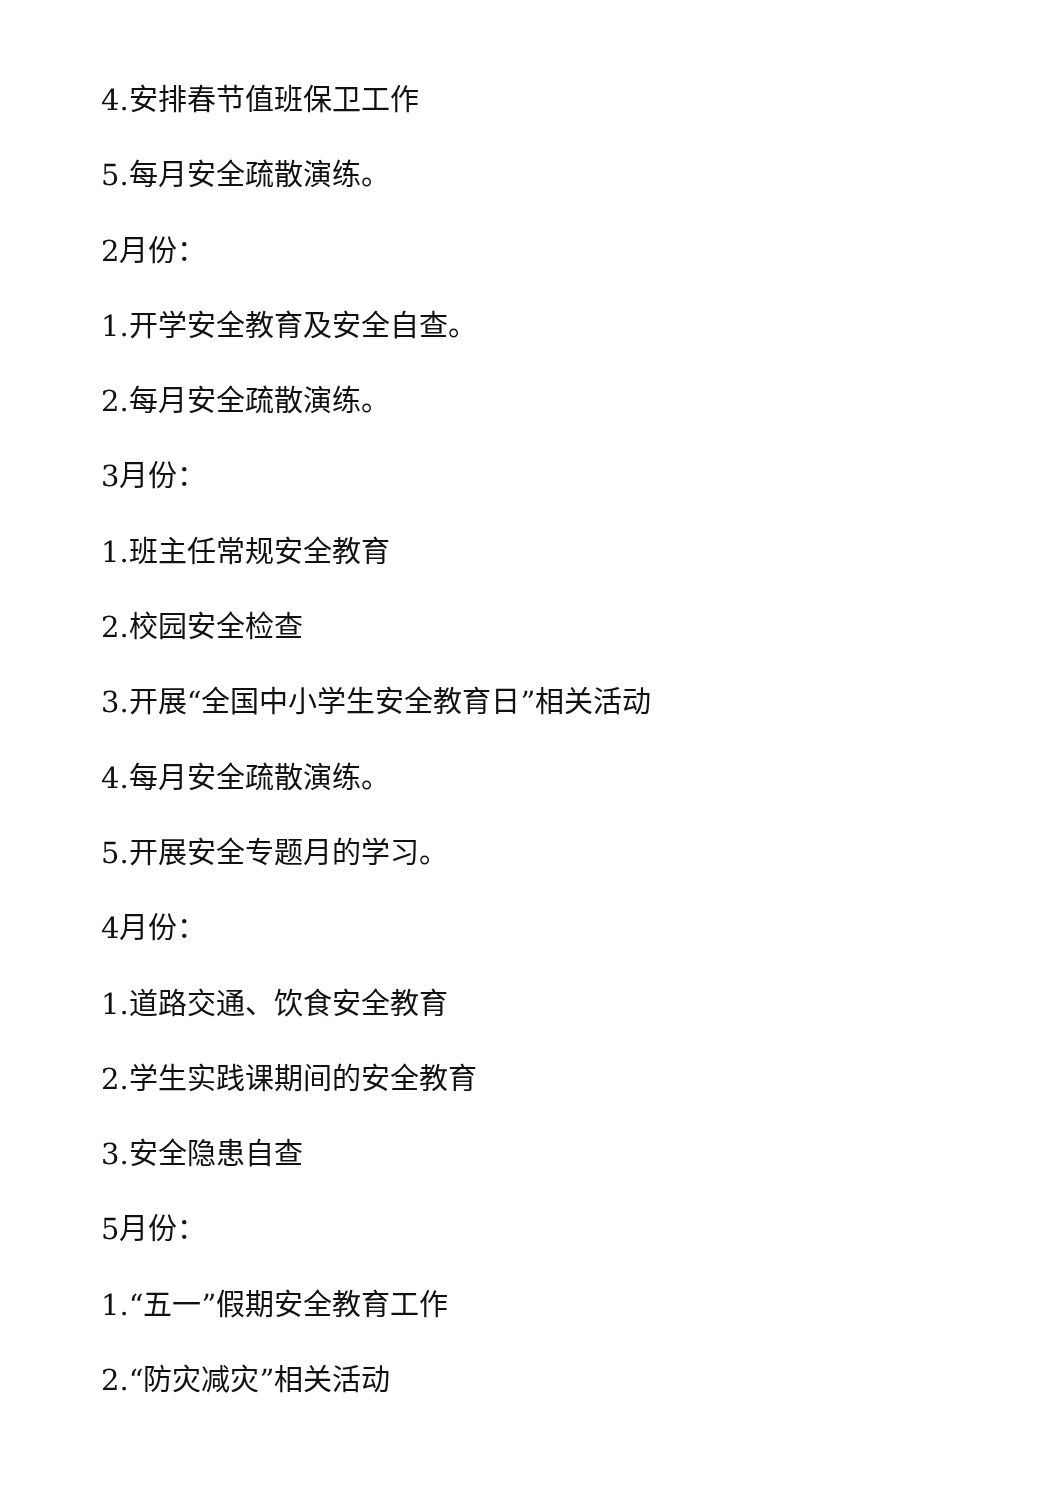4.安排春节值班保卫工作
5.每月安全疏散演练。
2月份：
1.开学安全教育及安全自查。
2.每月安全疏散演练。
3月份：
1.班主任常规安全教育
2.校园安全检查
3.开展“全国中小学生安全教育日”相关活动
4.每月安全疏散演练。
5.开展安全专题月的学习。
4月份：
1.道路交通、饮食安全教育
2.学生实践课期间的安全教育
3.安全隐患自查
5月份：
1.“五一”假期安全教育工作
2.“防灾减灾”相关活动